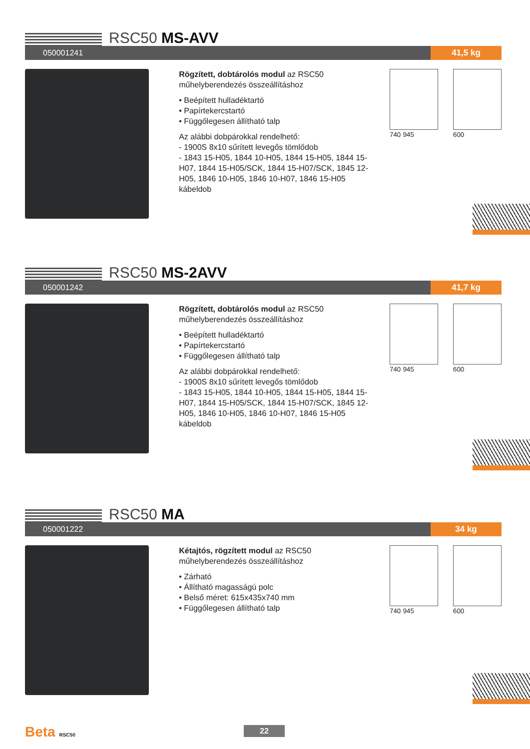RSC50 MS-AVV
050001241 41,5 kg
Rögzített, dobtárolós modul az RSC50 műhelyberendezés összeállításhoz
• Beépített hulladéktartó
• Papírtekercstartó
• Függőlegesen állítható talp
Az alábbi dobpárokkal rendelhető:
- 1900S 8x10 sűrített levegős tömlődob
- 1843 15-H05, 1844 10-H05, 1844 15-H05, 1844 15-H07, 1844 15-H05/SCK, 1844 15-H07/SCK, 1845 12-H05, 1846 10-H05, 1846 10-H07, 1846 15-H05 kábeldob
740 945 600
RSC50 MS-2AVV
050001242 41,7 kg
Rögzített, dobtárolós modul az RSC50 műhelyberendezés összeállításhoz
• Beépített hulladéktartó
• Papírtekercstartó
• Függőlegesen állítható talp
Az alábbi dobpárokkal rendelhető:
- 1900S 8x10 sűrített levegős tömlődob
- 1843 15-H05, 1844 10-H05, 1844 15-H05, 1844 15-H07, 1844 15-H05/SCK, 1844 15-H07/SCK, 1845 12-H05, 1846 10-H05, 1846 10-H07, 1846 15-H05 kábeldob
740 945 600
RSC50 MA
050001222 34 kg
Kétajtós, rögzített modul az RSC50 műhelyberendezés összeállításhoz
• Zárható
• Állítható magasságú polc
• Belső méret: 615x435x740 mm
• Függőlegesen állítható talp
740 945 600
Beta RSC50 22